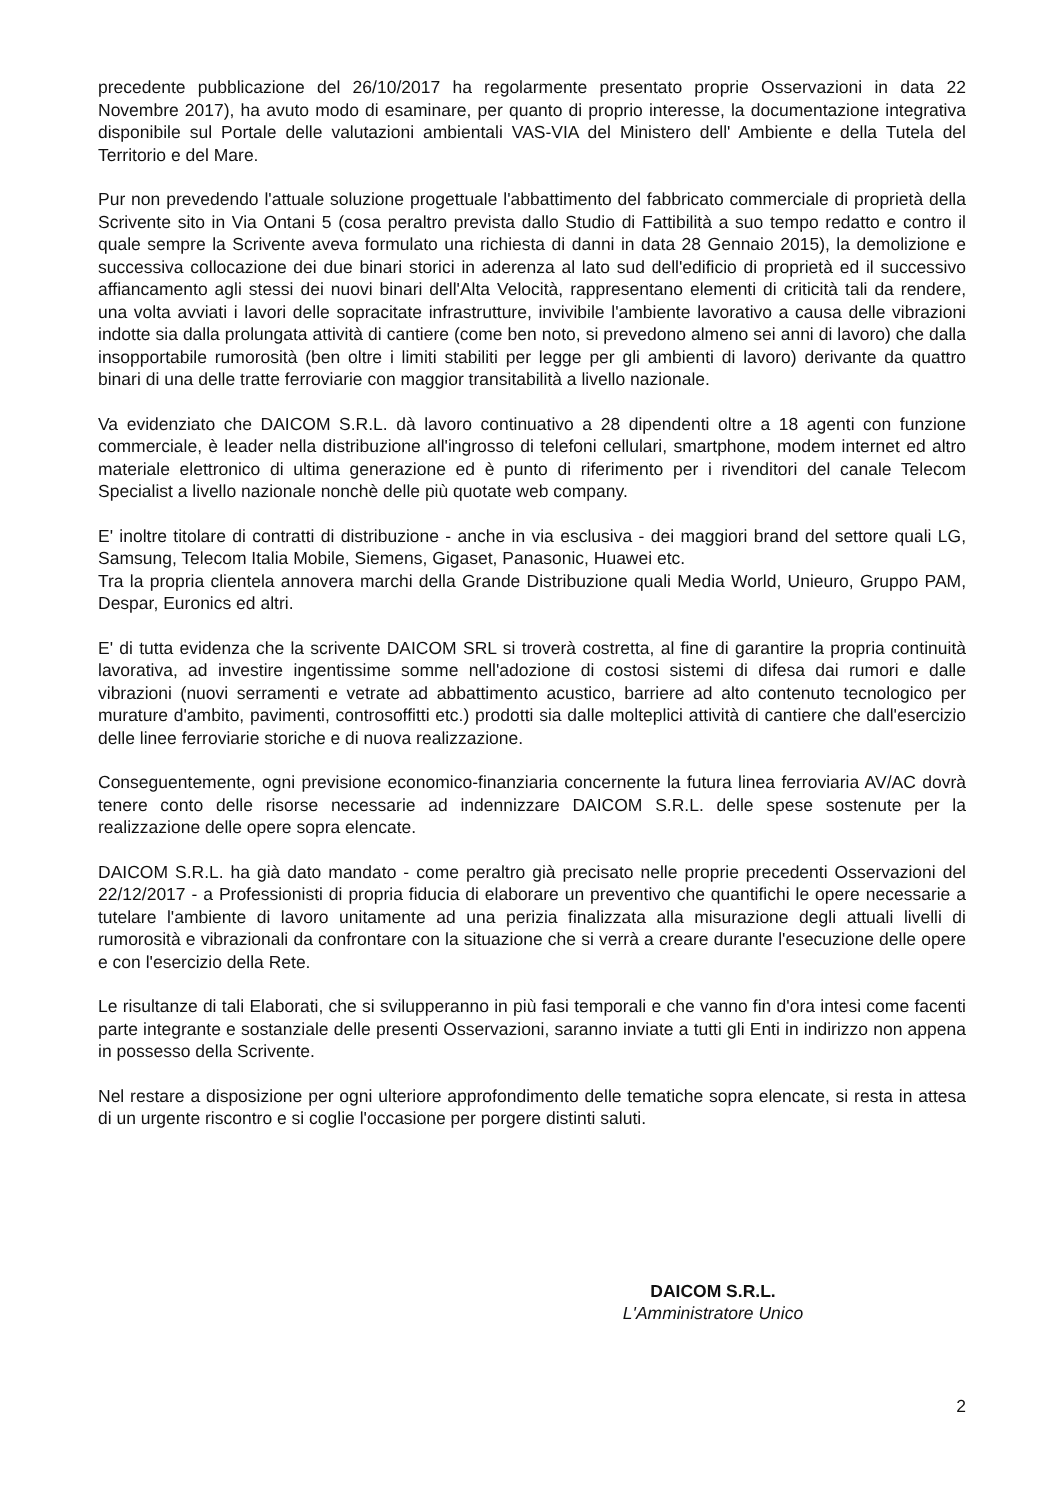precedente pubblicazione del 26/10/2017 ha regolarmente presentato proprie Osservazioni in data 22 Novembre 2017), ha avuto modo di esaminare, per quanto di proprio interesse, la documentazione integrativa disponibile sul Portale delle valutazioni ambientali VAS-VIA del Ministero dell' Ambiente e della Tutela del Territorio e del Mare.
Pur non prevedendo l'attuale soluzione progettuale l'abbattimento del fabbricato commerciale di proprietà della Scrivente sito in Via Ontani 5 (cosa peraltro prevista dallo Studio di Fattibilità a suo tempo redatto e contro il quale sempre la Scrivente aveva formulato una richiesta di danni in data 28 Gennaio 2015), la demolizione e successiva collocazione dei due binari storici in aderenza al lato sud dell'edificio di proprietà ed il successivo affiancamento agli stessi dei nuovi binari dell'Alta Velocità, rappresentano elementi di criticità tali da rendere, una volta avviati i lavori delle sopracitate infrastrutture, invivibile l'ambiente lavorativo a causa delle vibrazioni indotte sia dalla prolungata attività di cantiere (come ben noto, si prevedono almeno sei anni di lavoro) che dalla insopportabile rumorosità (ben oltre i limiti stabiliti per legge per gli ambienti di lavoro) derivante da quattro binari di una delle tratte ferroviarie con maggior transitabilità a livello nazionale.
Va evidenziato che DAICOM S.R.L. dà lavoro continuativo a 28 dipendenti oltre a 18 agenti con funzione commerciale, è leader nella distribuzione all'ingrosso di telefoni cellulari, smartphone, modem internet ed altro materiale elettronico di ultima generazione ed è punto di riferimento per i rivenditori del canale Telecom Specialist a livello nazionale nonchè delle più quotate web company.
E' inoltre titolare di contratti di distribuzione - anche in via esclusiva - dei maggiori brand del settore quali LG, Samsung, Telecom Italia Mobile, Siemens, Gigaset, Panasonic, Huawei etc.
Tra la propria clientela annovera marchi della Grande Distribuzione quali Media World, Unieuro, Gruppo PAM, Despar, Euronics ed altri.
E' di tutta evidenza che la scrivente DAICOM SRL si troverà costretta, al fine di garantire la propria continuità lavorativa, ad investire ingentissime somme nell'adozione di costosi sistemi di difesa dai rumori e dalle vibrazioni (nuovi serramenti e vetrate ad abbattimento acustico, barriere ad alto contenuto tecnologico per murature d'ambito, pavimenti, controsoffitti etc.) prodotti sia dalle molteplici attività di cantiere che dall'esercizio delle linee ferroviarie storiche e di nuova realizzazione.
Conseguentemente, ogni previsione economico-finanziaria concernente la futura linea ferroviaria AV/AC dovrà tenere conto delle risorse necessarie ad indennizzare DAICOM S.R.L. delle spese sostenute per la realizzazione delle opere sopra elencate.
DAICOM S.R.L. ha già dato mandato - come peraltro già precisato nelle proprie precedenti Osservazioni del 22/12/2017 - a Professionisti di propria fiducia di elaborare un preventivo che quantifichi le opere necessarie a tutelare l'ambiente di lavoro unitamente ad una perizia finalizzata alla misurazione degli attuali livelli di rumorosità e vibrazionali da confrontare con la situazione che si verrà a creare durante l'esecuzione delle opere e con l'esercizio della Rete.
Le risultanze di tali Elaborati, che si svilupperanno in più fasi temporali e che vanno fin d'ora intesi come facenti parte integrante e sostanziale delle presenti Osservazioni, saranno inviate a tutti gli Enti in indirizzo non appena in possesso della Scrivente.
Nel restare a disposizione per ogni ulteriore approfondimento delle tematiche sopra elencate, si resta in attesa di un urgente riscontro e si coglie l'occasione per porgere distinti saluti.
DAICOM S.R.L.
L'Amministratore Unico
2